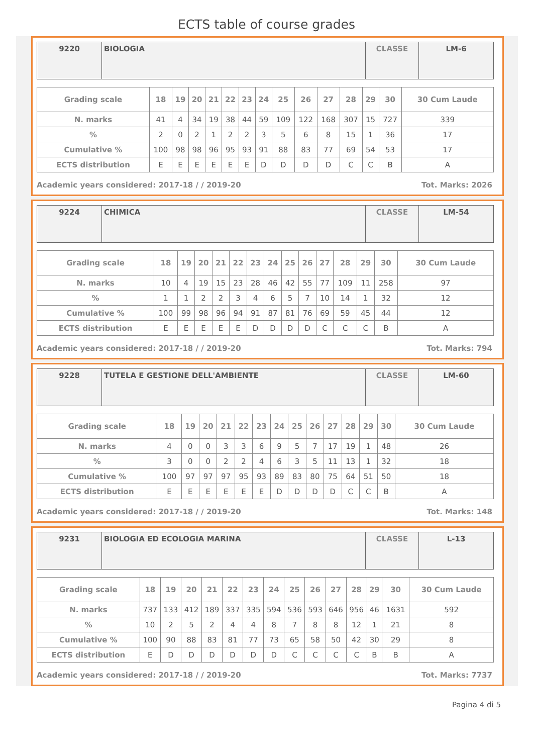ECTS table of course grades
| 9220 | BIOLOGIA | CLASSE | LM-6 |
| Grading scale | 18 | 19 | 20 | 21 | 22 | 23 | 24 | 25 | 26 | 27 | 28 | 29 | 30 | 30 Cum Laude |
| --- | --- | --- | --- | --- | --- | --- | --- | --- | --- | --- | --- | --- | --- | --- |
| N. marks | 41 | 4 | 34 | 19 | 38 | 44 | 59 | 109 | 122 | 168 | 307 | 15 | 727 | 339 |
| % | 2 | 0 | 2 | 1 | 2 | 2 | 3 | 5 | 6 | 8 | 15 | 1 | 36 | 17 |
| Cumulative % | 100 | 98 | 98 | 96 | 95 | 93 | 91 | 88 | 83 | 77 | 69 | 54 | 53 | 17 |
| ECTS distribution | E | E | E | E | E | E | D | D | D | D | C | C | B | A |
Academic years considered: 2017-18 / / 2019-20 Tot. Marks: 2026
| 9224 | CHIMICA | CLASSE | LM-54 |
| Grading scale | 18 | 19 | 20 | 21 | 22 | 23 | 24 | 25 | 26 | 27 | 28 | 29 | 30 | 30 Cum Laude |
| --- | --- | --- | --- | --- | --- | --- | --- | --- | --- | --- | --- | --- | --- | --- |
| N. marks | 10 | 4 | 19 | 15 | 23 | 28 | 46 | 42 | 55 | 77 | 109 | 11 | 258 | 97 |
| % | 1 | 1 | 2 | 2 | 3 | 4 | 6 | 5 | 7 | 10 | 14 | 1 | 32 | 12 |
| Cumulative % | 100 | 99 | 98 | 96 | 94 | 91 | 87 | 81 | 76 | 69 | 59 | 45 | 44 | 12 |
| ECTS distribution | E | E | E | E | E | D | D | D | D | C | C | C | B | A |
Academic years considered: 2017-18 / / 2019-20 Tot. Marks: 794
| 9228 | TUTELA E GESTIONE DELL'AMBIENTE | CLASSE | LM-60 |
| Grading scale | 18 | 19 | 20 | 21 | 22 | 23 | 24 | 25 | 26 | 27 | 28 | 29 | 30 | 30 Cum Laude |
| --- | --- | --- | --- | --- | --- | --- | --- | --- | --- | --- | --- | --- | --- | --- |
| N. marks | 4 | 0 | 0 | 3 | 3 | 6 | 9 | 5 | 7 | 17 | 19 | 1 | 48 | 26 |
| % | 3 | 0 | 0 | 2 | 2 | 4 | 6 | 3 | 5 | 11 | 13 | 1 | 32 | 18 |
| Cumulative % | 100 | 97 | 97 | 97 | 95 | 93 | 89 | 83 | 80 | 75 | 64 | 51 | 50 | 18 |
| ECTS distribution | E | E | E | E | E | E | D | D | D | D | C | C | B | A |
Academic years considered: 2017-18 / / 2019-20 Tot. Marks: 148
| 9231 | BIOLOGIA ED ECOLOGIA MARINA | CLASSE | L-13 |
| Grading scale | 18 | 19 | 20 | 21 | 22 | 23 | 24 | 25 | 26 | 27 | 28 | 29 | 30 | 30 Cum Laude |
| --- | --- | --- | --- | --- | --- | --- | --- | --- | --- | --- | --- | --- | --- | --- |
| N. marks | 737 | 133 | 412 | 189 | 337 | 335 | 594 | 536 | 593 | 646 | 956 | 46 | 1631 | 592 |
| % | 10 | 2 | 5 | 2 | 4 | 4 | 8 | 7 | 8 | 8 | 12 | 1 | 21 | 8 |
| Cumulative % | 100 | 90 | 88 | 83 | 81 | 77 | 73 | 65 | 58 | 50 | 42 | 30 | 29 | 8 |
| ECTS distribution | E | D | D | D | D | D | D | C | C | C | C | B | B | A |
Academic years considered: 2017-18 / / 2019-20 Tot. Marks: 7737
Pagina 4 di 5